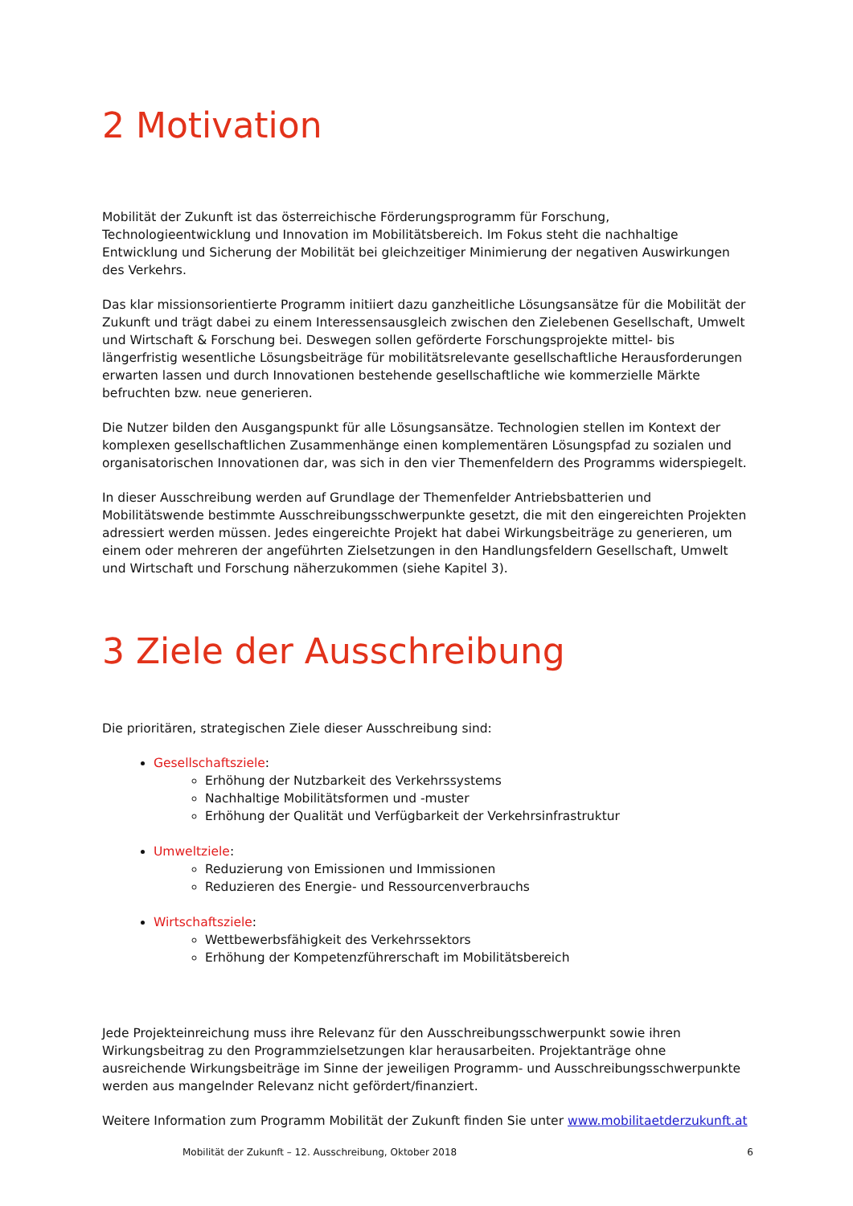2 Motivation
Mobilität der Zukunft ist das österreichische Förderungsprogramm für Forschung, Technologieentwicklung und Innovation im Mobilitätsbereich. Im Fokus steht die nachhaltige Entwicklung und Sicherung der Mobilität bei gleichzeitiger Minimierung der negativen Auswirkungen des Verkehrs.
Das klar missionsorientierte Programm initiiert dazu ganzheitliche Lösungsansätze für die Mobilität der Zukunft und trägt dabei zu einem Interessensausgleich zwischen den Zielebenen Gesellschaft, Umwelt und Wirtschaft & Forschung bei. Deswegen sollen geförderte Forschungsprojekte mittel- bis längerfristig wesentliche Lösungsbeiträge für mobilitätsrelevante gesellschaftliche Herausforderungen erwarten lassen und durch Innovationen bestehende gesellschaftliche wie kommerzielle Märkte befruchten bzw. neue generieren.
Die Nutzer bilden den Ausgangspunkt für alle Lösungsansätze. Technologien stellen im Kontext der komplexen gesellschaftlichen Zusammenhänge einen komplementären Lösungspfad zu sozialen und organisatorischen Innovationen dar, was sich in den vier Themenfeldern des Programms widerspiegelt.
In dieser Ausschreibung werden auf Grundlage der Themenfelder Antriebsbatterien und Mobilitätswende bestimmte Ausschreibungsschwerpunkte gesetzt, die mit den eingereichten Projekten adressiert werden müssen. Jedes eingereichte Projekt hat dabei Wirkungsbeiträge zu generieren, um einem oder mehreren der angeführten Zielsetzungen in den Handlungsfeldern Gesellschaft, Umwelt und Wirtschaft und Forschung näherzukommen (siehe Kapitel 3).
3 Ziele der Ausschreibung
Die prioritären, strategischen Ziele dieser Ausschreibung sind:
Gesellschaftsziele:
Erhöhung der Nutzbarkeit des Verkehrssystems
Nachhaltige Mobilitätsformen und -muster
Erhöhung der Qualität und Verfügbarkeit der Verkehrsinfrastruktur
Umweltziele:
Reduzierung von Emissionen und Immissionen
Reduzieren des Energie- und Ressourcenverbrauchs
Wirtschaftsziele:
Wettbewerbsfähigkeit des Verkehrssektors
Erhöhung der Kompetenzführerschaft im Mobilitätsbereich
Jede Projekteinreichung muss ihre Relevanz für den Ausschreibungsschwerpunkt sowie ihren Wirkungsbeitrag zu den Programmzielsetzungen klar herausarbeiten. Projektanträge ohne ausreichende Wirkungsbeiträge im Sinne der jeweiligen Programm- und Ausschreibungsschwerpunkte werden aus mangelnder Relevanz nicht gefördert/finanziert.
Weitere Information zum Programm Mobilität der Zukunft finden Sie unter www.mobilitaetderzukunft.at
Mobilität der Zukunft – 12. Ausschreibung, Oktober 2018 6